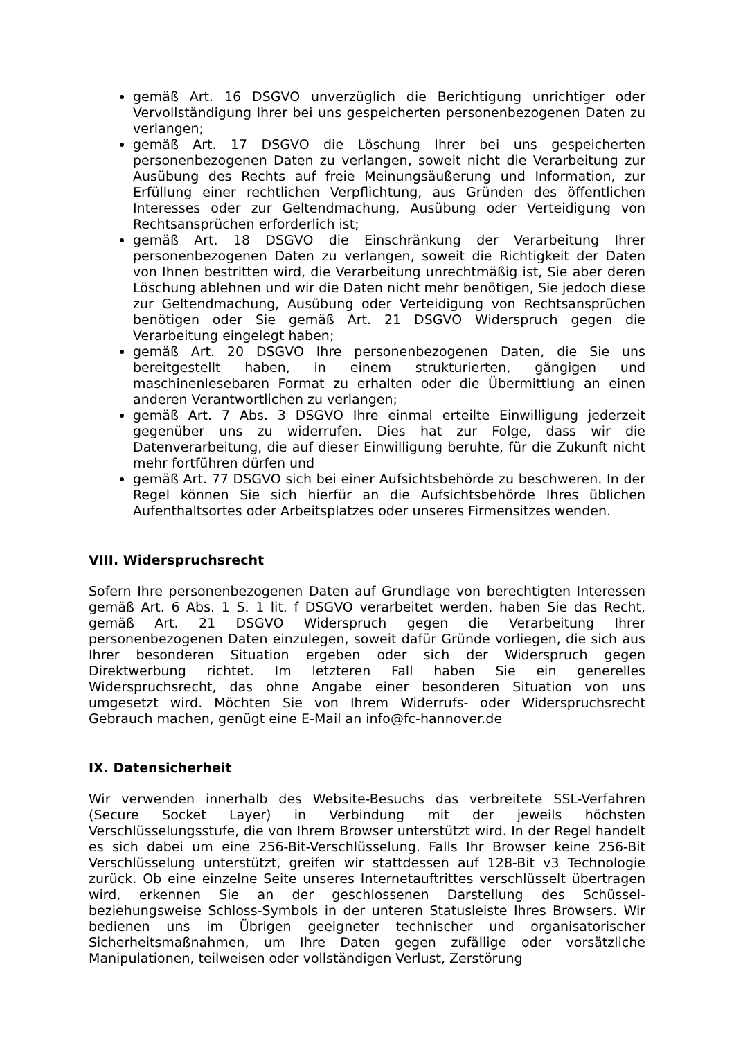gemäß Art. 16 DSGVO unverzüglich die Berichtigung unrichtiger oder Vervollständigung Ihrer bei uns gespeicherten personenbezogenen Daten zu verlangen;
gemäß Art. 17 DSGVO die Löschung Ihrer bei uns gespeicherten personenbezogenen Daten zu verlangen, soweit nicht die Verarbeitung zur Ausübung des Rechts auf freie Meinungsäußerung und Information, zur Erfüllung einer rechtlichen Verpflichtung, aus Gründen des öffentlichen Interesses oder zur Geltendmachung, Ausübung oder Verteidigung von Rechtsansprüchen erforderlich ist;
gemäß Art. 18 DSGVO die Einschränkung der Verarbeitung Ihrer personenbezogenen Daten zu verlangen, soweit die Richtigkeit der Daten von Ihnen bestritten wird, die Verarbeitung unrechtmäßig ist, Sie aber deren Löschung ablehnen und wir die Daten nicht mehr benötigen, Sie jedoch diese zur Geltendmachung, Ausübung oder Verteidigung von Rechtsansprüchen benötigen oder Sie gemäß Art. 21 DSGVO Widerspruch gegen die Verarbeitung eingelegt haben;
gemäß Art. 20 DSGVO Ihre personenbezogenen Daten, die Sie uns bereitgestellt haben, in einem strukturierten, gängigen und maschinenlesebaren Format zu erhalten oder die Übermittlung an einen anderen Verantwortlichen zu verlangen;
gemäß Art. 7 Abs. 3 DSGVO Ihre einmal erteilte Einwilligung jederzeit gegenüber uns zu widerrufen. Dies hat zur Folge, dass wir die Datenverarbeitung, die auf dieser Einwilligung beruhte, für die Zukunft nicht mehr fortführen dürfen und
gemäß Art. 77 DSGVO sich bei einer Aufsichtsbehörde zu beschweren. In der Regel können Sie sich hierfür an die Aufsichtsbehörde Ihres üblichen Aufenthaltsortes oder Arbeitsplatzes oder unseres Firmensitzes wenden.
VIII. Widerspruchsrecht
Sofern Ihre personenbezogenen Daten auf Grundlage von berechtigten Interessen gemäß Art. 6 Abs. 1 S. 1 lit. f DSGVO verarbeitet werden, haben Sie das Recht, gemäß Art. 21 DSGVO Widerspruch gegen die Verarbeitung Ihrer personenbezogenen Daten einzulegen, soweit dafür Gründe vorliegen, die sich aus Ihrer besonderen Situation ergeben oder sich der Widerspruch gegen Direktwerbung richtet. Im letzteren Fall haben Sie ein generelles Widerspruchsrecht, das ohne Angabe einer besonderen Situation von uns umgesetzt wird. Möchten Sie von Ihrem Widerrufs- oder Widerspruchsrecht Gebrauch machen, genügt eine E-Mail an info@fc-hannover.de
IX. Datensicherheit
Wir verwenden innerhalb des Website-Besuchs das verbreitete SSL-Verfahren (Secure Socket Layer) in Verbindung mit der jeweils höchsten Verschlüsselungsstufe, die von Ihrem Browser unterstützt wird. In der Regel handelt es sich dabei um eine 256-Bit-Verschlüsselung. Falls Ihr Browser keine 256-Bit Verschlüsselung unterstützt, greifen wir stattdessen auf 128-Bit v3 Technologie zurück. Ob eine einzelne Seite unseres Internetauftrittes verschlüsselt übertragen wird, erkennen Sie an der geschlossenen Darstellung des Schüssel- beziehungsweise Schloss-Symbols in der unteren Statusleiste Ihres Browsers. Wir bedienen uns im Übrigen geeigneter technischer und organisatorischer Sicherheitsmaßnahmen, um Ihre Daten gegen zufällige oder vorsätzliche Manipulationen, teilweisen oder vollständigen Verlust, Zerstörung